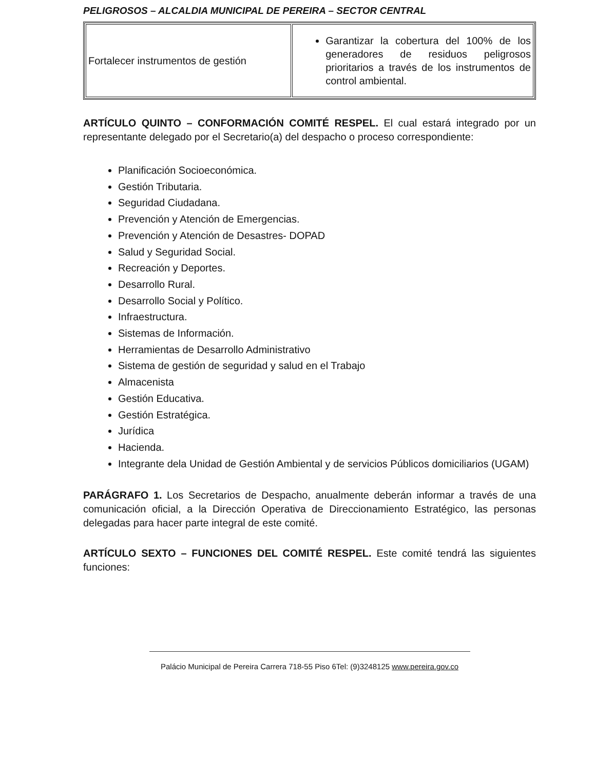PELIGROSOS – ALCALDIA MUNICIPAL DE PEREIRA – SECTOR CENTRAL
| Fortalecer instrumentos de gestión | Garantizar la cobertura del 100% de los generadores de residuos peligrosos prioritarios a través de los instrumentos de control ambiental. |
ARTÍCULO QUINTO – CONFORMACIÓN COMITÉ RESPEL. El cual estará integrado por un representante delegado por el Secretario(a) del despacho o proceso correspondiente:
Planificación Socioeconómica.
Gestión Tributaria.
Seguridad Ciudadana.
Prevención y Atención de Emergencias.
Prevención y Atención de Desastres- DOPAD
Salud y Seguridad Social.
Recreación y Deportes.
Desarrollo Rural.
Desarrollo Social y Político.
Infraestructura.
Sistemas de Información.
Herramientas de Desarrollo Administrativo
Sistema de gestión de seguridad y salud en el Trabajo
Almacenista
Gestión Educativa.
Gestión Estratégica.
Jurídica
Hacienda.
Integrante dela Unidad de Gestión Ambiental y de servicios Públicos domiciliarios (UGAM)
PARÁGRAFO 1. Los Secretarios de Despacho, anualmente deberán informar a través de una comunicación oficial, a la Dirección Operativa de Direccionamiento Estratégico, las personas delegadas para hacer parte integral de este comité.
ARTÍCULO SEXTO – FUNCIONES DEL COMITÉ RESPEL. Este comité tendrá las siguientes funciones:
Palácio Municipal de Pereira Carrera 718-55 Piso 6Tel: (9)3248125 www.pereira.gov.co